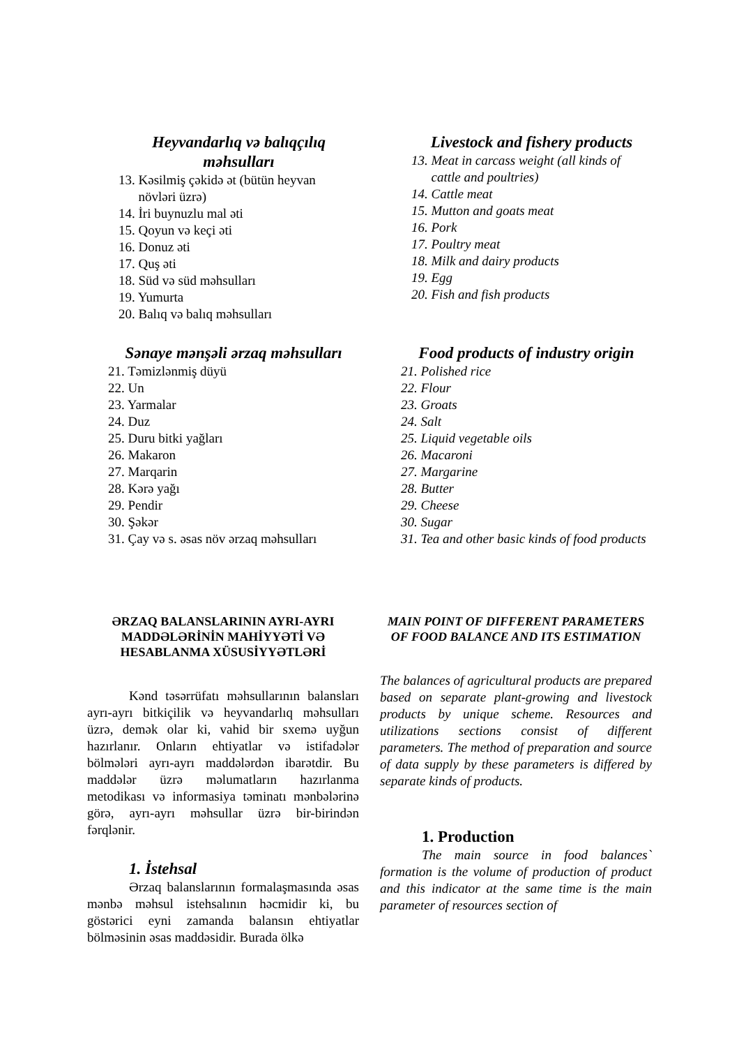Heyvandarlıq və balıqçılıq məhsulları
13. Kəsilmiş çəkidə ət (bütün heyvan
növləri üzrə)
14. İri buynuzlu mal əti
15. Qoyun və keçi əti
16. Donuz əti
17. Quş əti
18. Süd və süd məhsulları
19. Yumurta
20. Balıq və balıq məhsulları
Livestock and fishery products
13. Meat in carcass weight (all kinds of
cattle and poultries)
14. Cattle meat
15. Mutton and goats meat
16. Pork
17. Poultry meat
18. Milk and dairy products
19. Egg
20. Fish and fish products
Sənaye mənşəli ərzaq məhsulları
21. Təmizlənmiş düyü
22. Un
23. Yarmalar
24. Duz
25. Duru bitki yağları
26. Makaron
27. Marqarin
28. Kərə yağı
29. Pendir
30. Şəkər
31. Çay və s. əsas növ ərzaq məhsulları
Food products of industry origin
21. Polished rice
22. Flour
23. Groats
24. Salt
25. Liquid vegetable oils
26. Macaroni
27. Margarine
28. Butter
29. Cheese
30. Sugar
31. Tea and other basic kinds of food products
ƏRZAQ BALANSLARININ AYRI-AYRI MADDƏLƏRİNİN MAHİYYƏTİ VƏ HESABLANMA XÜSUSİYYƏTLƏRİ
Kənd təsərrüfatı məhsullarının balansları ayrı-ayrı bitkiçilik və heyvandarlıq məhsulları üzrə, demək olar ki, vahid bir sxemə uyğun hazırlanır. Onların ehtiyatlar və istifadələr bölmələri ayrı-ayrı maddələrdən ibarətdir. Bu maddələr üzrə məlumatların hazırlanma metodikası və informasiya təminatı mənbələrinə görə, ayrı-ayrı məhsullar üzrə bir-birindən fərqlənir.
1. İstehsal
Ərzaq balanslarının formalaşmasında əsas mənbə məhsul istehsalının həcmidir ki, bu göstərici eyni zamanda balansın ehtiyatlar bölməsinin əsas maddəsidir. Burada ölkə
MAIN POINT OF DIFFERENT PARAMETERS OF FOOD BALANCE AND ITS ESTIMATION
The balances of agricultural products are prepared based on separate plant-growing and livestock products by unique scheme. Resources and utilizations sections consist of different parameters. The method of preparation and source of data supply by these parameters is differed by separate kinds of products.
1. Production
The main source in food balances` formation is the volume of production of product and this indicator at the same time is the main parameter of resources section of